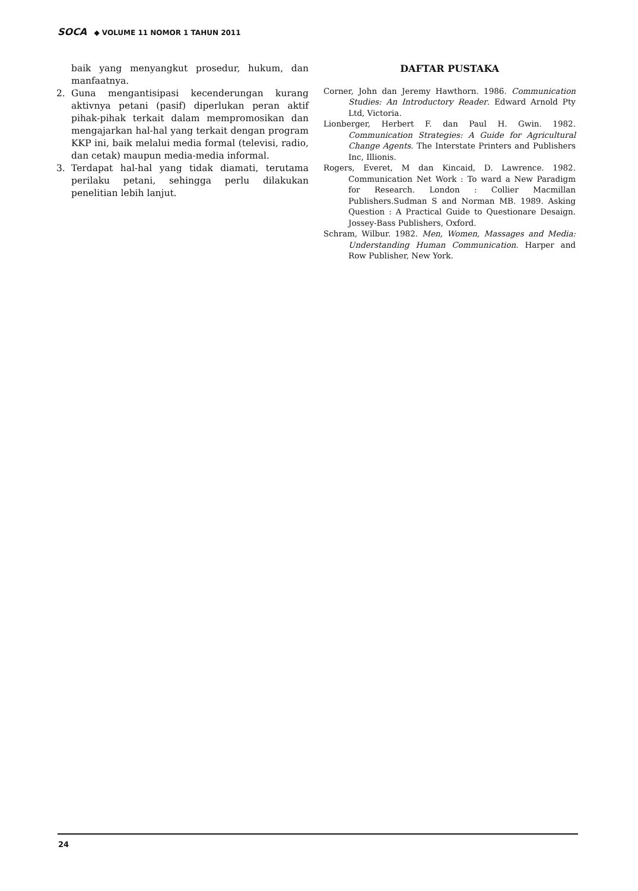SOCA ◆ VOLUME 11 NOMOR 1 TAHUN 2011
baik yang menyangkut prosedur, hukum, dan manfaatnya.
2. Guna mengantisipasi kecenderungan kurang aktivnya petani (pasif) diperlukan peran aktif pihak-pihak terkait dalam mempromosikan dan mengajarkan hal-hal yang terkait dengan program KKP ini, baik melalui media formal (televisi, radio, dan cetak) maupun media-media informal.
3. Terdapat hal-hal yang tidak diamati, terutama perilaku petani, sehingga perlu dilakukan penelitian lebih lanjut.
DAFTAR PUSTAKA
Corner, John dan Jeremy Hawthorn. 1986. Communication Studies: An Introductory Reader. Edward Arnold Pty Ltd, Victoria.
Lionberger, Herbert F. dan Paul H. Gwin. 1982. Communication Strategies: A Guide for Agricultural Change Agents. The Interstate Printers and Publishers Inc, Illionis.
Rogers, Everet, M dan Kincaid, D. Lawrence. 1982. Communication Net Work : To ward a New Paradigm for Research. London : Collier Macmillan Publishers.Sudman S and Norman MB. 1989. Asking Question : A Practical Guide to Questionare Desaign. Jossey-Bass Publishers, Oxford.
Schram, Wilbur. 1982. Men, Women, Massages and Media: Understanding Human Communication. Harper and Row Publisher, New York.
24